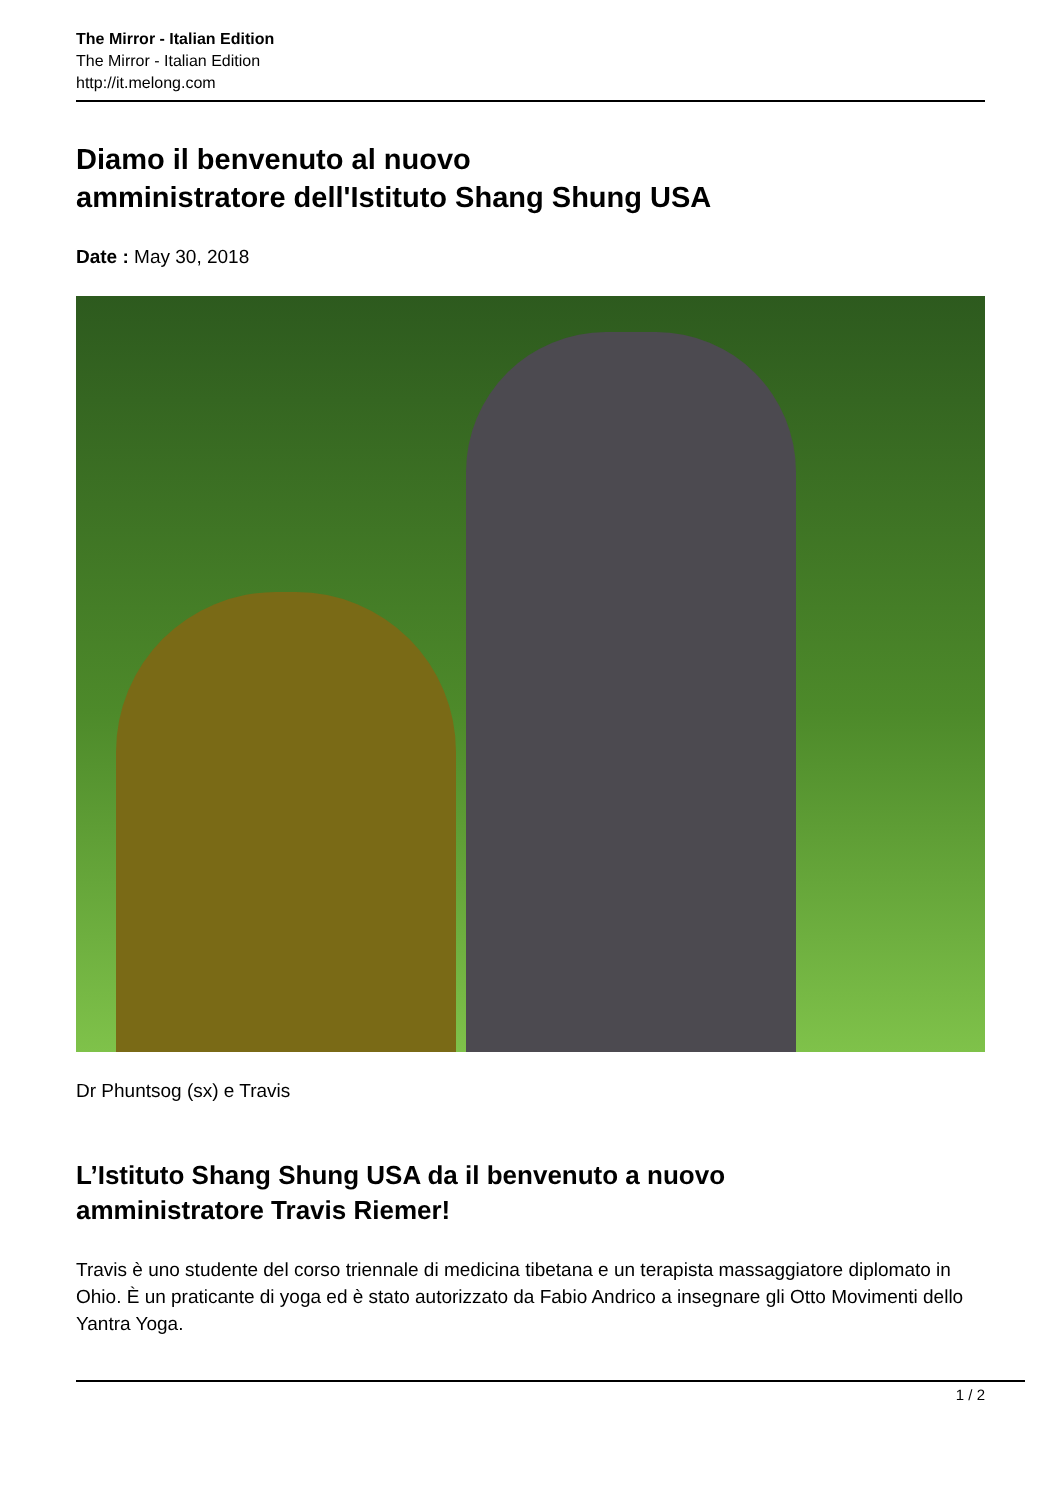The Mirror - Italian Edition
The Mirror - Italian Edition
http://it.melong.com
Diamo il benvenuto al nuovo
amministratore dell'Istituto Shang Shung USA
Date : May 30, 2018
Dr Phuntsog (sx) e Travis
L’Istituto Shang Shung USA da il benvenuto a nuovo
amministratore Travis Riemer!
Travis è uno studente del corso triennale di medicina tibetana e un terapista massaggiatore diplomato in Ohio. È un praticante di yoga ed è stato autorizzato da Fabio Andrico a insegnare gli Otto Movimenti dello Yantra Yoga.
1 / 2